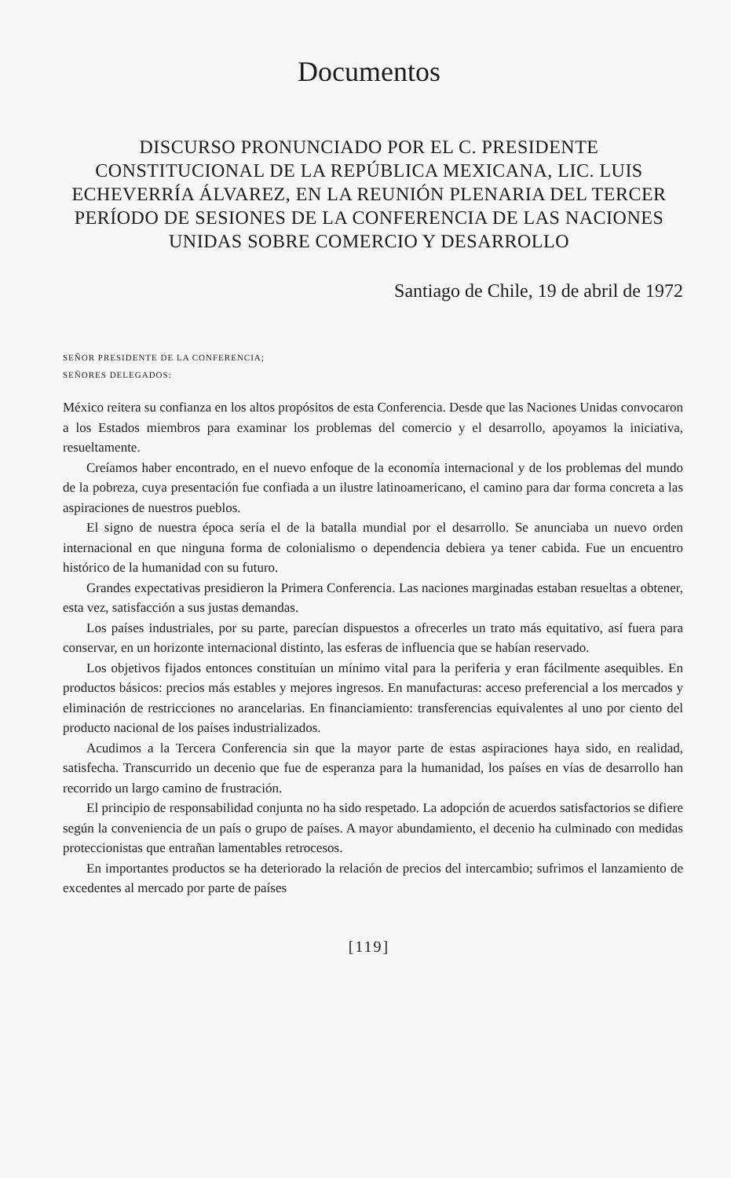Documentos
DISCURSO PRONUNCIADO POR EL C. PRESIDENTE CONSTITUCIONAL DE LA REPÚBLICA MEXICANA, LIC. LUIS ECHEVERRÍA ÁLVAREZ, EN LA REUNIÓN PLENARIA DEL TERCER PERÍODO DE SESIONES DE LA CONFERENCIA DE LAS NACIONES UNIDAS SOBRE COMERCIO Y DESARROLLO
Santiago de Chile, 19 de abril de 1972
SEÑOR PRESIDENTE DE LA CONFERENCIA;
SEÑORES DELEGADOS:
México reitera su confianza en los altos propósitos de esta Conferencia. Desde que las Naciones Unidas convocaron a los Estados miembros para examinar los problemas del comercio y el desarrollo, apoyamos la iniciativa, resueltamente.
Creíamos haber encontrado, en el nuevo enfoque de la economía internacional y de los problemas del mundo de la pobreza, cuya presentación fue confiada a un ilustre latinoamericano, el camino para dar forma concreta a las aspiraciones de nuestros pueblos.
El signo de nuestra época sería el de la batalla mundial por el desarrollo. Se anunciaba un nuevo orden internacional en que ninguna forma de colonialismo o dependencia debiera ya tener cabida. Fue un encuentro histórico de la humanidad con su futuro.
Grandes expectativas presidieron la Primera Conferencia. Las naciones marginadas estaban resueltas a obtener, esta vez, satisfacción a sus justas demandas.
Los países industriales, por su parte, parecían dispuestos a ofrecerles un trato más equitativo, así fuera para conservar, en un horizonte internacional distinto, las esferas de influencia que se habían reservado.
Los objetivos fijados entonces constituían un mínimo vital para la periferia y eran fácilmente asequibles. En productos básicos: precios más estables y mejores ingresos. En manufacturas: acceso preferencial a los mercados y eliminación de restricciones no arancelarias. En financiamiento: transferencias equivalentes al uno por ciento del producto nacional de los países industrializados.
Acudimos a la Tercera Conferencia sin que la mayor parte de estas aspiraciones haya sido, en realidad, satisfecha. Transcurrido un decenio que fue de esperanza para la humanidad, los países en vías de desarrollo han recorrido un largo camino de frustración.
El principio de responsabilidad conjunta no ha sido respetado. La adopción de acuerdos satisfactorios se difiere según la conveniencia de un país o grupo de países. A mayor abundamiento, el decenio ha culminado con medidas proteccionistas que entrañan lamentables retrocesos.
En importantes productos se ha deteriorado la relación de precios del intercambio; sufrimos el lanzamiento de excedentes al mercado por parte de países
[119]